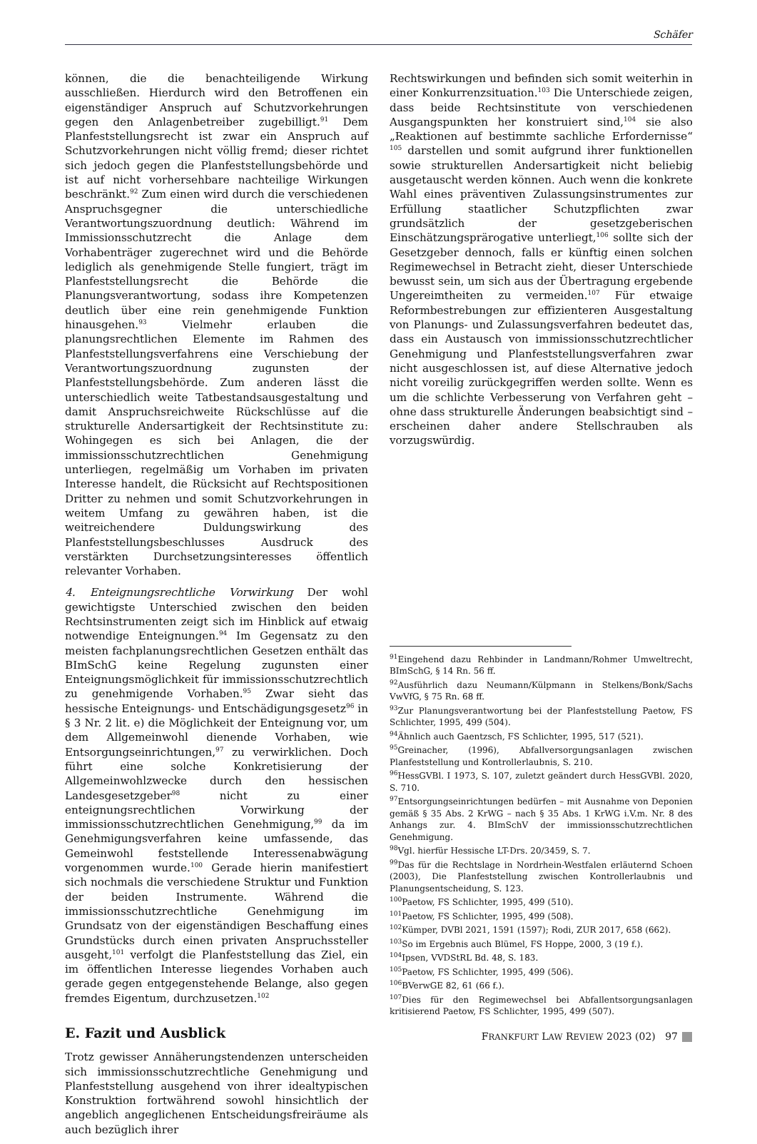Schäfer
können, die die benachteiligende Wirkung ausschließen. Hierdurch wird den Betroffenen ein eigenständiger Anspruch auf Schutzvorkehrungen gegen den Anlagenbetreiber zugebilligt.<sup>91</sup> Dem Planfeststellungsrecht ist zwar ein Anspruch auf Schutzvorkehrungen nicht völlig fremd; dieser richtet sich jedoch gegen die Planfeststellungsbehörde und ist auf nicht vorhersehbare nachteilige Wirkungen beschränkt.<sup>92</sup> Zum einen wird durch die verschiedenen Anspruchsgegner die unterschiedliche Verantwortungszuordnung deutlich: Während im Immissionsschutzrecht die Anlage dem Vorhabenträger zugerechnet wird und die Behörde lediglich als genehmigende Stelle fungiert, trägt im Planfeststellungsrecht die Behörde die Planungsverantwortung, sodass ihre Kompetenzen deutlich über eine rein genehmigende Funktion hinausgehen.<sup>93</sup> Vielmehr erlauben die planungsrechtlichen Elemente im Rahmen des Planfeststellungsverfahrens eine Verschiebung der Verantwortungszuordnung zugunsten der Planfeststellungsbehörde. Zum anderen lässt die unterschiedlich weite Tatbestandsausgestaltung und damit Anspruchsreichweite Rückschlüsse auf die strukturelle Andersartigkeit der Rechtsinstitute zu: Wohingegen es sich bei Anlagen, die der immissionsschutzrechtlichen Genehmigung unterliegen, regelmäßig um Vorhaben im privaten Interesse handelt, die Rücksicht auf Rechtspositionen Dritter zu nehmen und somit Schutzvorkehrungen in weitem Umfang zu gewähren haben, ist die weitreichendere Duldungswirkung des Planfeststellungsbeschlusses Ausdruck des verstärkten Durchsetzungsinteresses öffentlich relevanter Vorhaben.
4. Enteignungsrechtliche Vorwirkung Der wohl gewichtigste Unterschied zwischen den beiden Rechtsinstrumenten zeigt sich im Hinblick auf etwaig notwendige Enteignungen.<sup>94</sup> Im Gegensatz zu den meisten fachplanungsrechtlichen Gesetzen enthält das BImSchG keine Regelung zugunsten einer Enteignungsmöglichkeit für immissionsschutzrechtlich zu genehmigende Vorhaben.<sup>95</sup> Zwar sieht das hessische Enteignungs- und Entschädigungsgesetz<sup>96</sup> in § 3 Nr. 2 lit. e) die Möglichkeit der Enteignung vor, um dem Allgemeinwohl dienende Vorhaben, wie Entsorgungseinrichtungen,<sup>97</sup> zu verwirklichen. Doch führt eine solche Konkretisierung der Allgemeinwohlzwecke durch den hessischen Landesgesetzgeber<sup>98</sup> nicht zu einer enteignungsrechtlichen Vorwirkung der immissionsschutzrechtlichen Genehmigung,<sup>99</sup> da im Genehmigungsverfahren keine umfassende, das Gemeinwohl feststellende Interessenabwägung vorgenommen wurde.<sup>100</sup> Gerade hierin manifestiert sich nochmals die verschiedene Struktur und Funktion der beiden Instrumente. Während die immissionsschutzrechtliche Genehmigung im Grundsatz von der eigenständigen Beschaffung eines Grundstücks durch einen privaten Anspruchssteller ausgeht,<sup>101</sup> verfolgt die Planfeststellung das Ziel, ein im öffentlichen Interesse liegendes Vorhaben auch gerade gegen entgegenstehende Belange, also gegen fremdes Eigentum, durchzusetzen.<sup>102</sup>
E. Fazit und Ausblick
Trotz gewisser Annäherungstendenzen unterscheiden sich immissionsschutzrechtliche Genehmigung und Planfeststellung ausgehend von ihrer idealtypischen Konstruktion fortwährend sowohl hinsichtlich der angeblich angeglichenen Entscheidungsfreiräume als auch bezüglich ihrer
Rechtswirkungen und befinden sich somit weiterhin in einer Konkurrenzsituation.<sup>103</sup> Die Unterschiede zeigen, dass beide Rechtsinstitute von verschiedenen Ausgangspunkten her konstruiert sind,<sup>104</sup> sie also „Reaktionen auf bestimmte sachliche Erfordernisse“ <sup>105</sup> darstellen und somit aufgrund ihrer funktionellen sowie strukturellen Andersartigkeit nicht beliebig ausgetauscht werden können. Auch wenn die konkrete Wahl eines präventiven Zulassungsinstrumentes zur Erfüllung staatlicher Schutzpflichten zwar grundsätzlich der gesetzgeberischen Einschätzungsprärogative unterliegt,<sup>106</sup> sollte sich der Gesetzgeber dennoch, falls er künftig einen solchen Regimewechsel in Betracht zieht, dieser Unterschiede bewusst sein, um sich aus der Übertragung ergebende Ungereimtheiten zu vermeiden.<sup>107</sup> Für etwaige Reformbestrebungen zur effizienteren Ausgestaltung von Planungs- und Zulassungsverfahren bedeutet das, dass ein Austausch von immissionsschutzrechtlicher Genehmigung und Planfeststellungsverfahren zwar nicht ausgeschlossen ist, auf diese Alternative jedoch nicht voreilig zurückgegriffen werden sollte. Wenn es um die schlichte Verbesserung von Verfahren geht – ohne dass strukturelle Änderungen beabsichtigt sind – erscheinen daher andere Stellschrauben als vorzugswürdig.
<sup>91</sup> Eingehend dazu Rehbinder in Landmann/Rohmer Umweltrecht, BImSchG, § 14 Rn. 56 ff.
<sup>92</sup> Ausführlich dazu Neumann/Külpmann in Stelkens/Bonk/Sachs VwVfG, § 75 Rn. 68 ff.
<sup>93</sup> Zur Planungsverantwortung bei der Planfeststellung Paetow, FS Schlichter, 1995, 499 (504).
<sup>94</sup> Ähnlich auch Gaentzsch, FS Schlichter, 1995, 517 (521).
<sup>95</sup> Greinacher, (1996), Abfallversorgungsanlagen zwischen Planfeststellung und Kontrollerlaubnis, S. 210.
<sup>96</sup> HessGVBl. I 1973, S. 107, zuletzt geändert durch HessGVBl. 2020, S. 710.
<sup>97</sup> Entsorgungseinrichtungen bedürfen – mit Ausnahme von Deponien gemäß § 35 Abs. 2 KrWG – nach § 35 Abs. 1 KrWG i.V.m. Nr. 8 des Anhangs zur. 4. BImSchV der immissionsschutzrechtlichen Genehmigung.
<sup>98</sup> Vgl. hierfür Hessische LT-Drs. 20/3459, S. 7.
<sup>99</sup> Das für die Rechtslage in Nordrhein-Westfalen erläuternd Schoen (2003), Die Planfeststellung zwischen Kontrollerlaubnis und Planungsentscheidung, S. 123.
<sup>100</sup> Paetow, FS Schlichter, 1995, 499 (510).
<sup>101</sup> Paetow, FS Schlichter, 1995, 499 (508).
<sup>102</sup>Kümper, DVBl 2021, 1591 (1597); Rodi, ZUR 2017, 658 (662).
<sup>103</sup> So im Ergebnis auch Blümel, FS Hoppe, 2000, 3 (19 f.).
<sup>104</sup> Ipsen, VVDStRL Bd. 48, S. 183.
<sup>105</sup> Paetow, FS Schlichter, 1995, 499 (506).
<sup>106</sup>BVerwGE 82, 61 (66 f.).
<sup>107</sup> Dies für den Regimewechsel bei Abfallentsorgungsanlagen kritisierend Paetow, FS Schlichter, 1995, 499 (507).
FRANKFURT LAW REVIEW 2023 (02) 97